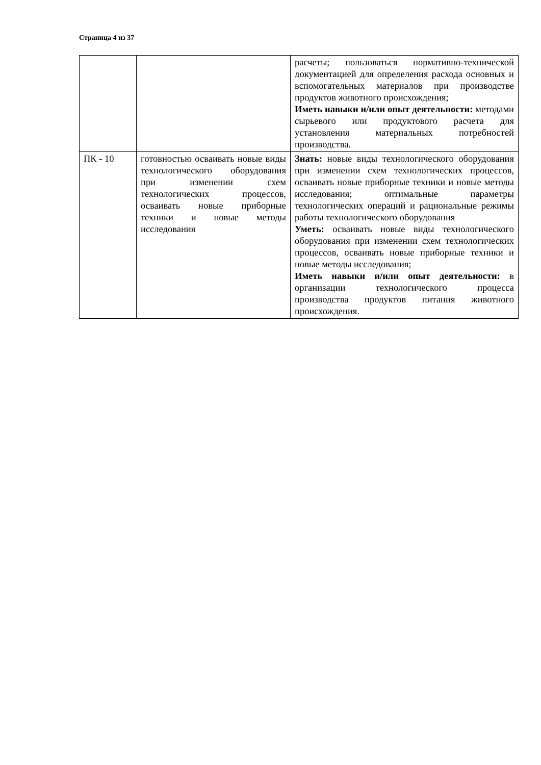Страница 4 из 37
| | | расчеты; пользоваться нормативно-технической документацией для определения расхода основных и вспомогательных материалов при производстве продуктов животного происхождения; Иметь навыки и/или опыт деятельности: методами сырьевого или продуктового расчета для установления материальных потребностей производства. |
| ПК - 10 | готовностью осваивать новые виды технологического оборудования при изменении схем технологических процессов, осваивать новые приборные техники и новые методы исследования | Знать: новые виды технологического оборудования при изменении схем технологических процессов, осваивать новые приборные техники и новые методы исследования; оптимальные параметры технологических операций и рациональные режимы работы технологического оборудования Уметь: осваивать новые виды технологического оборудования при изменении схем технологических процессов, осваивать новые приборные техники и новые методы исследования; Иметь навыки и/или опыт деятельности: в организации технологического процесса производства продуктов питания животного происхождения. |